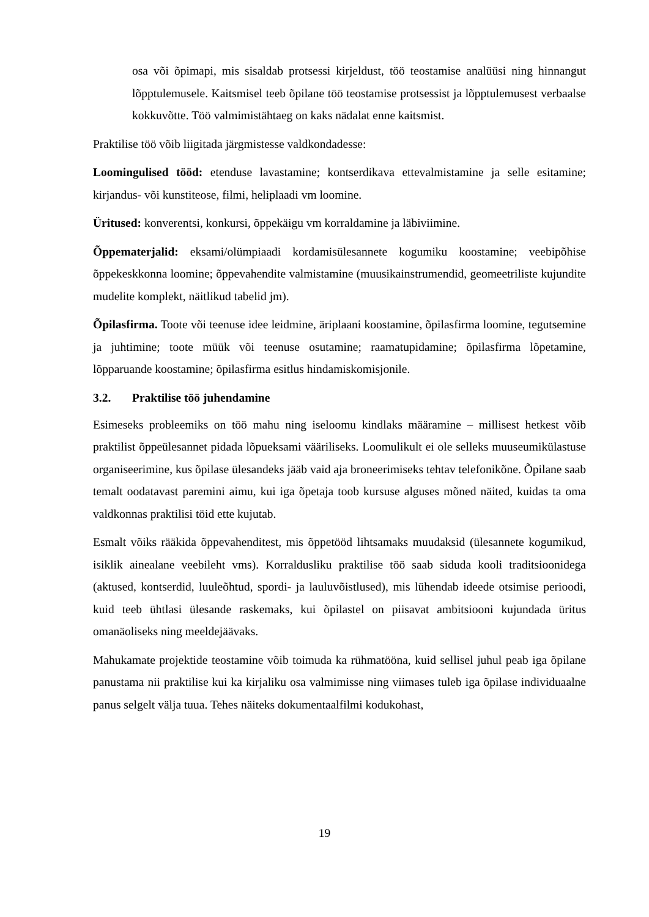osa või õpimapi, mis sisaldab protsessi kirjeldust, töö teostamise analüüsi ning hinnangut lõpptulemusele. Kaitsmisel teeb õpilane töö teostamise protsessist ja lõpptulemusest verbaalse kokkuvõtte. Töö valmimistähtaeg on kaks nädalat enne kaitsmist.
Praktilise töö võib liigitada järgmistesse valdkondadesse:
Loomingulised tööd: etenduse lavastamine; kontserdikava ettevalmistamine ja selle esitamine; kirjandus- või kunstiteose, filmi, heliplaadi vm loomine.
Üritused: konverentsi, konkursi, õppekäigu vm korraldamine ja läbiviimine.
Õppematerjalid: eksami/olümpiaadi kordamisülesannete kogumiku koostamine; veebipõhise õppekeskkonna loomine; õppevahendite valmistamine (muusikainstrumendid, geomeetriliste kujundite mudelite komplekt, näitlikud tabelid jm).
Õpilasfirma. Toote või teenuse idee leidmine, äriplaani koostamine, õpilasfirma loomine, tegutsemine ja juhtimine; toote müük või teenuse osutamine; raamatupidamine; õpilasfirma lõpetamine, lõpparuande koostamine; õpilasfirma esitlus hindamiskomisjonile.
3.2. Praktilise töö juhendamine
Esimeseks probleemiks on töö mahu ning iseloomu kindlaks määramine – millisest hetkest võib praktilist õppeülesannet pidada lõpueksami vääriliseks. Loomulikult ei ole selleks muuseumikülastuse organiseerimine, kus õpilase ülesandeks jääb vaid aja broneerimiseks tehtav telefonikõne. Õpilane saab temalt oodatavast paremini aimu, kui iga õpetaja toob kursuse alguses mõned näited, kuidas ta oma valdkonnas praktilisi töid ette kujutab.
Esmalt võiks rääkida õppevahenditest, mis õppetööd lihtsamaks muudaksid (ülesannete kogumikud, isiklik ainealane veebileht vms). Korraldusliku praktilise töö saab siduda kooli traditsioonidega (aktused, kontserdid, luuleõhtud, spordi- ja lauluvõistlused), mis lühendab ideede otsimise perioodi, kuid teeb ühtlasi ülesande raskemaks, kui õpilastel on piisavat ambitsiooni kujundada üritus omanäoliseks ning meeldejäävaks.
Mahukamate projektide teostamine võib toimuda ka rühmatööna, kuid sellisel juhul peab iga õpilane panustama nii praktilise kui ka kirjaliku osa valmimisse ning viimases tuleb iga õpilase individuaalne panus selgelt välja tuua. Tehes näiteks dokumentaalfilmi kodukohast,
19